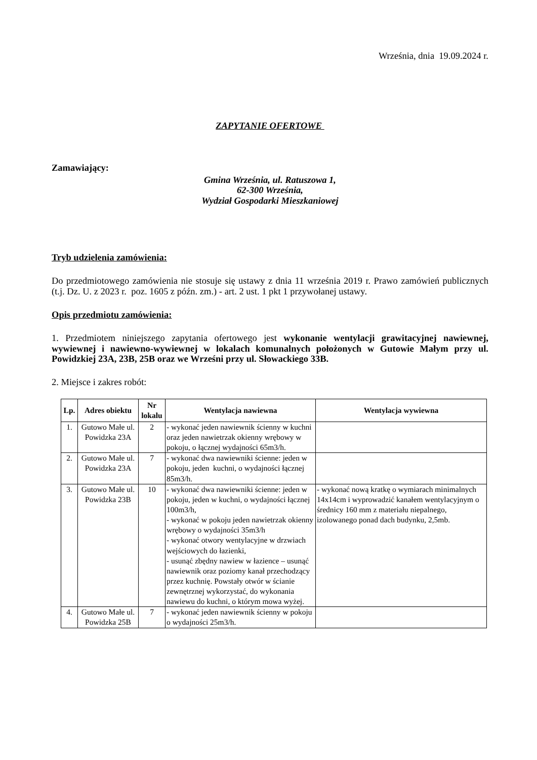Września, dnia 19.09.2024 r.
ZAPYTANIE OFERTOWE
Zamawiający:
Gmina Września, ul. Ratuszowa 1,
62-300 Września,
Wydział Gospodarki Mieszkaniowej
Tryb udzielenia zamówienia:
Do przedmiotowego zamówienia nie stosuje się ustawy z dnia 11 września 2019 r. Prawo zamówień publicznych (t.j. Dz. U. z 2023 r. poz. 1605 z późn. zm.) - art. 2 ust. 1 pkt 1 przywołanej ustawy.
Opis przedmiotu zamówienia:
1. Przedmiotem niniejszego zapytania ofertowego jest wykonanie wentylacji grawitacyjnej nawiewnej, wywiewnej i nawiewno-wywiewnej w lokalach komunalnych położonych w Gutowie Małym przy ul. Powidzkiej 23A, 23B, 25B oraz we Wrześni przy ul. Słowackiego 33B.
2. Miejsce i zakres robót:
| Lp. | Adres obiektu | Nr lokalu | Wentylacja nawiewna | Wentylacja wywiewna |
| --- | --- | --- | --- | --- |
| 1. | Gutowo Małe ul. Powidzka 23A | 2 | - wykonać jeden nawiewnik ścienny w kuchni oraz jeden nawietrzak okienny wrębowy w pokoju, o łącznej wydajności 65m3/h. | |
| 2. | Gutowo Małe ul. Powidzka 23A | 7 | - wykonać dwa nawiewniki ścienne: jeden w pokoju, jeden kuchni, o wydajności łącznej 85m3/h. | |
| 3. | Gutowo Małe ul. Powidzka 23B | 10 | - wykonać dwa nawiewniki ścienne: jeden w pokoju, jeden w kuchni, o wydajności łącznej 100m3/h, - wykonać w pokoju jeden nawietrzak okienny wrębowy o wydajności 35m3/h - wykonać otwory wentylacyjne w drzwiach wejściowych do łazienki, - usunąć zbędny nawiew w łazience – usunąć nawiewnik oraz poziomy kanał przechodzący przez kuchnię. Powstały otwór w ścianie zewnętrznej wykorzystać, do wykonania nawiewu do kuchni, o którym mowa wyżej. | - wykonać nową kratkę o wymiarach minimalnych 14x14cm i wyprowadzić kanałem wentylacyjnym o średnicy 160 mm z materiału niepalnego, izolowanego ponad dach budynku, 2,5mb. |
| 4. | Gutowo Małe ul. Powidzka 25B | 7 | - wykonać jeden nawiewnik ścienny w pokoju o wydajności 25m3/h. | |